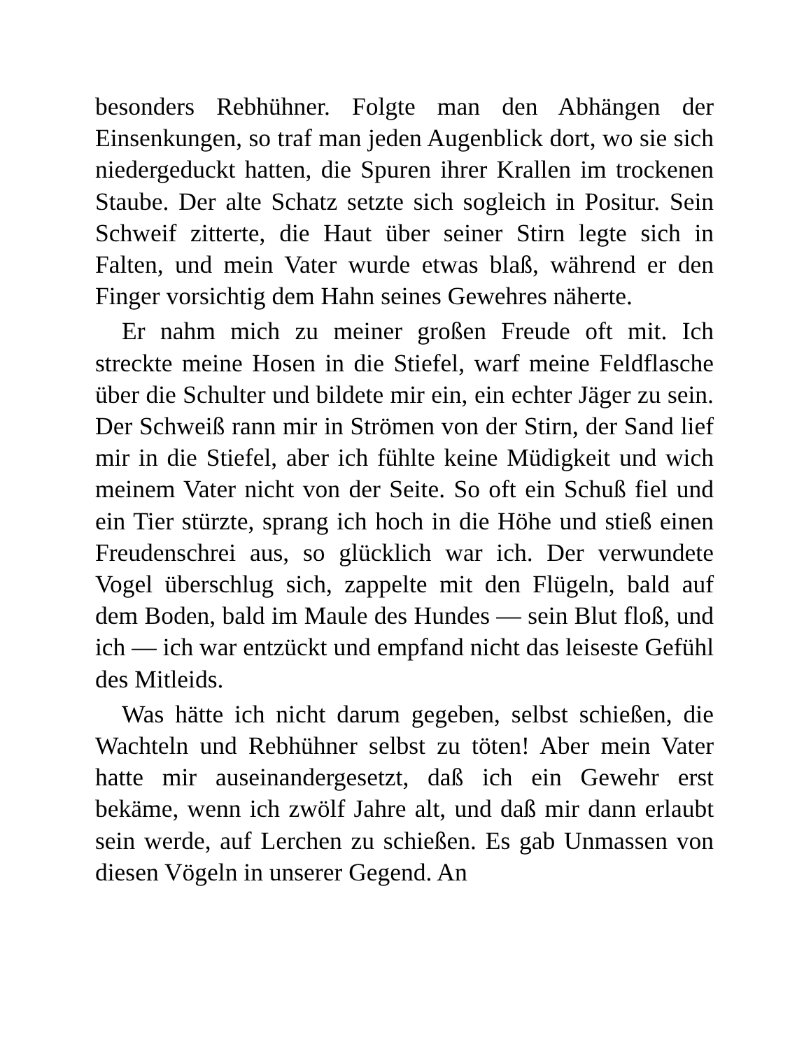besonders Rebhühner. Folgte man den Abhängen der Einsenkungen, so traf man jeden Augenblick dort, wo sie sich niedergeduckt hatten, die Spuren ihrer Krallen im trockenen Staube. Der alte Schatz setzte sich sogleich in Positur. Sein Schweif zitterte, die Haut über seiner Stirn legte sich in Falten, und mein Vater wurde etwas blaß, während er den Finger vorsichtig dem Hahn seines Gewehres näherte.
Er nahm mich zu meiner großen Freude oft mit. Ich streckte meine Hosen in die Stiefel, warf meine Feldflasche über die Schulter und bildete mir ein, ein echter Jäger zu sein. Der Schweiß rann mir in Strömen von der Stirn, der Sand lief mir in die Stiefel, aber ich fühlte keine Müdigkeit und wich meinem Vater nicht von der Seite. So oft ein Schuß fiel und ein Tier stürzte, sprang ich hoch in die Höhe und stieß einen Freudenschrei aus, so glücklich war ich. Der verwundete Vogel überschlug sich, zappelte mit den Flügeln, bald auf dem Boden, bald im Maule des Hundes — sein Blut floß, und ich — ich war entzückt und empfand nicht das leiseste Gefühl des Mitleids.
Was hätte ich nicht darum gegeben, selbst schießen, die Wachteln und Rebhühner selbst zu töten! Aber mein Vater hatte mir auseinandergesetzt, daß ich ein Gewehr erst bekäme, wenn ich zwölf Jahre alt, und daß mir dann erlaubt sein werde, auf Lerchen zu schießen. Es gab Unmassen von diesen Vögeln in unserer Gegend. An